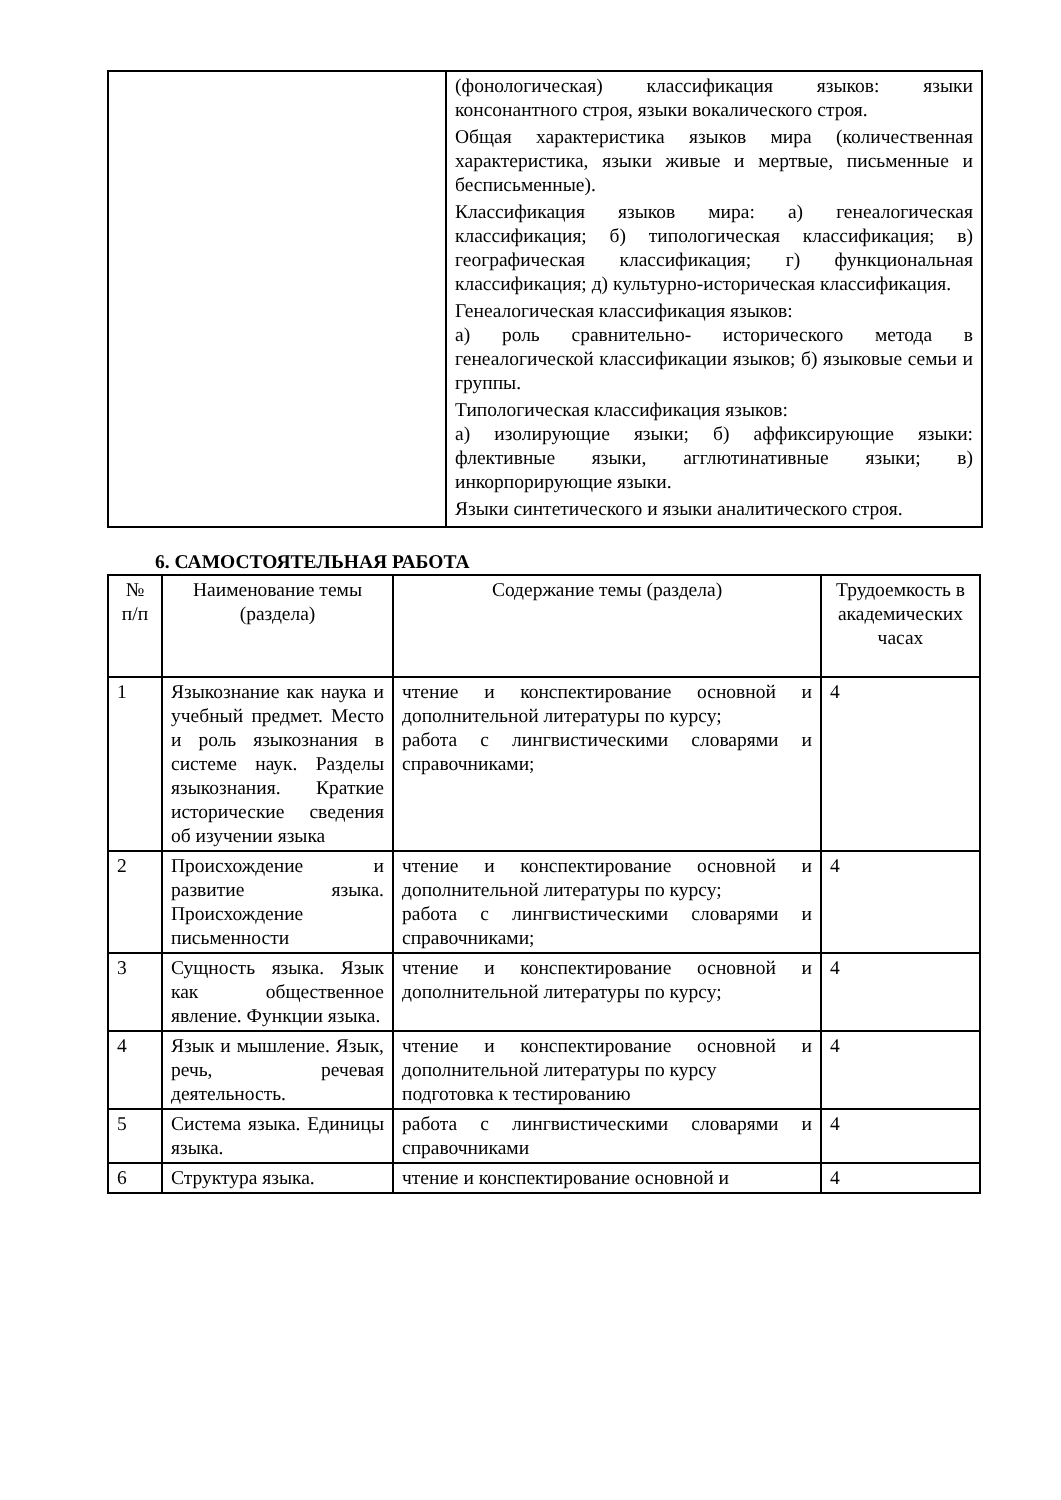| | (фонологическая) классификация языков: языки консонантного строя, языки вокалического строя. Общая характеристика языков мира (количественная характеристика, языки живые и мертвые, письменные и бесписьменные). Классификация языков мира: а) генеалогическая классификация; б) типологическая классификация; в) географическая классификация; г) функциональная классификация; д) культурно-историческая классификация. Генеалогическая классификация языков: а) роль сравнительно- исторического метода в генеалогической классификации языков; б) языковые семьи и группы. Типологическая классификация языков: а) изолирующие языки; б) аффиксирующие языки: флективные языки, агглютинативные языки; в) инкорпорирующие языки. Языки синтетического и языки аналитического строя. |
6. САМОСТОЯТЕЛЬНАЯ РАБОТА
| № п/п | Наименование темы (раздела) | Содержание темы (раздела) | Трудоемкость в академических часах |
| --- | --- | --- | --- |
| 1 | Языкознание как наука и учебный предмет. Место и роль языкознания в системе наук. Разделы языкознания. Краткие исторические сведения об изучении языка | чтение и конспектирование основной и дополнительной литературы по курсу; работа с лингвистическими словарями и справочниками; | 4 |
| 2 | Происхождение и развитие языка. Происхождение письменности | чтение и конспектирование основной и дополнительной литературы по курсу; работа с лингвистическими словарями и справочниками; | 4 |
| 3 | Сущность языка. Язык как общественное явление. Функции языка. | чтение и конспектирование основной и дополнительной литературы по курсу; | 4 |
| 4 | Язык и мышление. Язык, речь, речевая деятельность. | чтение и конспектирование основной и дополнительной литературы по курсу подготовка к тестированию | 4 |
| 5 | Система языка. Единицы языка. | работа с лингвистическими словарями и справочниками | 4 |
| 6 | Структура языка. | чтение и конспектирование основной и | 4 |